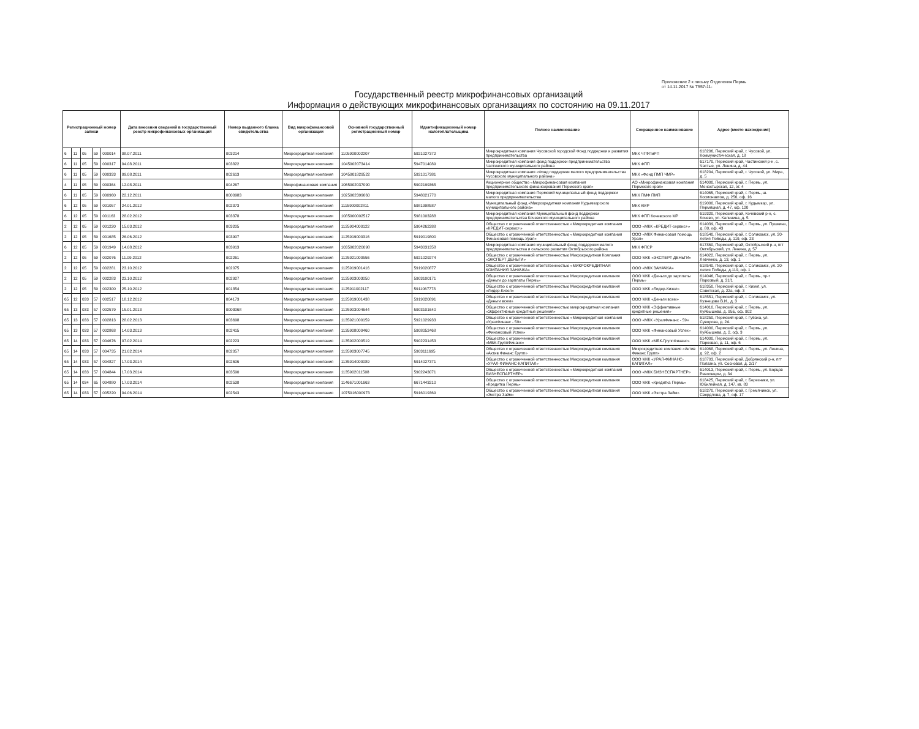Приложение 2 к письму Отделения Пермь
от 14.11.2017 № Т557-11-
Государственный реестр микрофинансовых организаций
Информация о действующих микрофинансовых организациях по состоянию на 09.11.2017
| Регистрационный номер записи | | | | | Дата внесения сведений в государственный реестр микрофинансовых организаций | Номер выданного бланка свидетельства | Вид микрофинансовой организации | Основной государственный регистрационный номер | Идентификационный номер налогоплательщика | Полное наименование | Сокращенное наименование | Адрес (место нахождения) |
| --- | --- | --- | --- | --- | --- | --- | --- | --- | --- | --- | --- | --- |
| 6 | 11 | 05 | 59 | 000014 | 08.07.2011 | 003214 | Микрокредитная компания | 1105900002207 | 5921027372 | Микрокредитная компания Чусовской городской Фонд поддержки и развития предпринимательства | МКК ЧГФПиРП | 618206, Пермский край, г. Чусовой, ул. Коммунистическая, д. 18 |
| 6 | 11 | 05 | 59 | 000317 | 04.08.2011 | 003822 | Микрокредитная компания | 1045902073414 | 5947014089 | Микрокредитная компания фонд поддержки предпринимательства Частинского муниципального района | МКК ФПП | 617170, Пермский край, Частинский р-н, с. Частые, ул. Ленина, д. 44 |
| 6 | 11 | 05 | 59 | 000333 | 09.08.2011 | 002613 | Микрокредитная компания | 1045901829522 | 5921017381 | Микрокредитная компания «Фонд поддержки малого предпринимательства Чусовского муниципального района» | МКК «Фонд ПМП ЧМР» | 618204, Пермский край, г. Чусовой, ул. Мира, д. 5 |
| 4 | 11 | 05 | 59 | 000364 | 12.08.2011 | 004267 | Микрофинансовая компания | 1065902037090 | 5902199365 | Акционерное общество «Микрофинансовая компания предпринимательского финансирования Пермского края» | АО «Микрофинансовая компания Пермского края» | 614000, Пермский край, г. Пермь, ул. Монастырская, 12, эт. 4 |
| 6 | 11 | 05 | 59 | 000960 | 22.12.2011 | 0000983 | Микрокредитная компания | 1025902399060 | 5948021770 | Микрокредитная компания Пермский муниципальный фонд поддержки малого предпринимательства | МКК ПМФ ПМП | 614065, Пермский край, г. Пермь, ш. Космонавтов, д. 256, оф. 16 |
| 6 | 12 | 05 | 59 | 001057 | 24.01.2012 | 002373 | Микрокредитная компания | 1115900002811 | 5981998587 | Муниципальный фонд «Микрокредитная компания Кудымкарского муниципального района» | МКК КМР | 619000, Пермский край, г. Кудымкар, ул. Пермяцкая, д. 47, оф. 120 |
| 6 | 12 | 05 | 59 | 001163 | 28.02.2012 | 003378 | Микрокредитная компания | 1085900002517 | 5981003288 | Микрокредитная компания Муниципальный фонд поддержки предпринимательства Кочевского муниципального района | МКК ФПП Кочевского МР | 619320, Пермский край, Кочевский р-н, с. Кочево, ул. Калинина, д. 5 |
| 2 | 12 | 05 | 59 | 001220 | 15.03.2012 | 003205 | Микрокредитная компания | 1125904000122 | 5904262288 | Общество с ограниченной ответственностью «Микрокредитная компания «КРЕДИТ-сервис+» | ООО «МКК «КРЕДИТ-сервис+» | 614039, Пермский край, г. Пермь, ул. Пушкина, д. 80, оф. 43 |
| 2 | 12 | 05 | 59 | 001685 | 26.06.2012 | 003907 | Микрокредитная компания | 1125919000316 | 5919019800 | Общество с ограниченной ответственностью «Микрокредитная компания Финансовая помощь Урал» | ООО «МКК Финансовая помощь Урал» | 618540, Пермский край, г. Соликамск, ул. 20-летия Победы, д. 119, оф. 23 |
| 6 | 12 | 05 | 59 | 001949 | 14.08.2012 | 003913 | Микрокредитная компания | 1035902020098 | 5943031358 | Микрокредитная компания муниципальный фонд поддержки малого предпринимательства и сельского развития Октябрьского района | МКК ФПСР | 617860, Пермский край, Октябрьский р-н, пгт Октябрьский, ул. Ленина, д. 57 |
| 2 | 12 | 05 | 59 | 002076 | 11.09.2012 | 002261 | Микрокредитная компания | 1125921000556 | 5921029274 | Общество с ограниченной ответственностью Микрокредитная Компания «ЭКСПЕРТ ДЕНЬГИ» | ООО МКК «ЭКСПЕРТ ДЕНЬГИ» | 614022, Пермский край, г. Пермь, ул. Левченко, д. 13, оф. 1 |
| 2 | 12 | 05 | 59 | 002281 | 23.10.2012 | 002075 | Микрокредитная компания | 1125919001416 | 5919020877 | Общество с ограниченной ответственностью «МИКРОКРЕДИТНАЯ КОМПАНИЯ ЗАНАЧКА» | ООО «МКК ЗАНАЧКА» | 618540, Пермский край, г. Соликамск, ул. 20-летия Победы, д.119, оф. 1 |
| 2 | 12 | 05 | 59 | 002283 | 23.10.2012 | 002927 | Микрокредитная компания | 1125903003050 | 5903100171 | Общество с ограниченной ответственностью Микрокредитная компания «Деньги до зарплаты Пермь» | ООО МКК «Деньги до зарплаты Пермь» | 614046, Пермский край, г. Пермь, пр-т Парковый, д. 31/1 |
| 2 | 12 | 05 | 59 | 002300 | 25.10.2012 | 001854 | Микрокредитная компания | 1125911002117 | 5911067778 | Общество с ограниченной ответственностью Микрокредитная компания «Лидер-Кизел» | ООО МКК «Лидер-Кизел» | 618350, Пермский край, г. Кизел, ул. Советская, д. 22а, оф. 3 |
| 65 | 12 | 033 | 57 | 002517 | 18.12.2012 | 004173 | Микрокредитная компания | 1125919001438 | 5919020891 | Общество с ограниченной ответственностью Микрокредитная компания «Деньги всем» | ООО МКК «Деньги всем» | 618551, Пермский край, г. Соликамск, ул. Кузнецова В.И., д. 3 |
| 65 | 13 | 033 | 57 | 002579 | 15.01.2013 | 0003068 | Микрокредитная компания | 1125903004644 | 5903101640 | Общество с ограниченной ответственностью микрокредитная компания «Эффективные кредитные решения» | ООО МКК «Эффективные кредитные решения» | 614010, Пермский край, г. Пермь, ул. Куйбышева, д. 95Б, оф. 902 |
| 65 | 13 | 033 | 57 | 002813 | 28.02.2013 | 003698 | Микрокредитная компания | 1135921000159 | 5921029933 | Общество с ограниченной ответственностью «Микрокредитная компания «УралФинанс - 59» | ООО «МКК «УралФинанс - 59» | 618250, Пермский край, г. Губаха, ул. Суворова, д. 2А |
| 65 | 13 | 033 | 57 | 002868 | 14.03.2013 | 002415 | Микрокредитная компания | 1135908000460 | 5908052468 | Общество с ограниченной ответственностью Микрокредитная компания «Финансовый Успех» | ООО МКК «Финансовый Успех» | 614000, Пермский край, г. Пермь, ул. Куйбышева, д. 2, оф. 3 |
| 65 | 14 | 033 | 57 | 004676 | 07.02.2014 | 002223 | Микрокредитная компания | 1135902000519 | 5902231453 | Общество с ограниченной ответственностью Микрокредитная компания «МБК-ГруппФинанс» | ООО МКК «МБК-ГруппФинанс» | 614000, Пермский край, г. Пермь, ул. Парковая, д. 11, оф. 6 |
| 65 | 14 | 033 | 57 | 004735 | 21.02.2014 | 002057 | Микрокредитная компания | 1135903007745 | 5903111695 | Общество с ограниченной ответственностью Микрокредитная компания «Актив Финанс Групп» | Микрокредитная компания «Актив Финанс Групп» | 614068, Пермский край, г. Пермь, ул. Ленина, д. 92, оф. 2 |
| 65 | 14 | 033 | 57 | 004827 | 17.03.2014 | 002606 | Микрокредитная компания | 1135914000089 | 5914027371 | Общество с ограниченной ответственностью Микрокредитная компания «УРАЛ-ФИНАНС-КАПИТАЛ» | ООО МКК «УРАЛ-ФИНАНС-КАПИТАЛ» | 618703, Пермский край, Добрянский р-н, пгт Полазна, ул. Сосновая, д. 2/17 |
| 65 | 14 | 033 | 57 | 004844 | 17.03.2014 | 003590 | Микрокредитная компания | 1135902011508 | 5902243071 | Общество с ограниченной ответственностью «Микрокредитная компания БИЗНЕСПАРТНЕР» | ООО «МКК БИЗНЕСПАРТНЕР» | 614013, Пермский край, г. Пермь, ул. Борцов Революции, д. 34 |
| 65 | 14 | 034 | 65 | 004880 | 17.03.2014 | 002538 | Микрокредитная компания | 1146671001663 | 6671443210 | Общество с ограниченной ответственностью Микрокредитная компания «Кредитка Пермь» | ООО МКК «Кредитка Пермь» | 618425, Пермский край, г. Березники, ул. Юбилейная, д. 147, кв. 83 |
| 65 | 14 | 033 | 57 | 005220 | 04.06.2014 | 002543 | Микрокредитная компания | 1075916000973 | 5916019369 | Общество с ограниченной ответственностью Микрокредитная компания «Экстра Займ» | ООО МКК «Экстра Займ» | 618270, Пермский край, г. Гремячинск, ул. Свердлова, д. 7, оф. 17 |